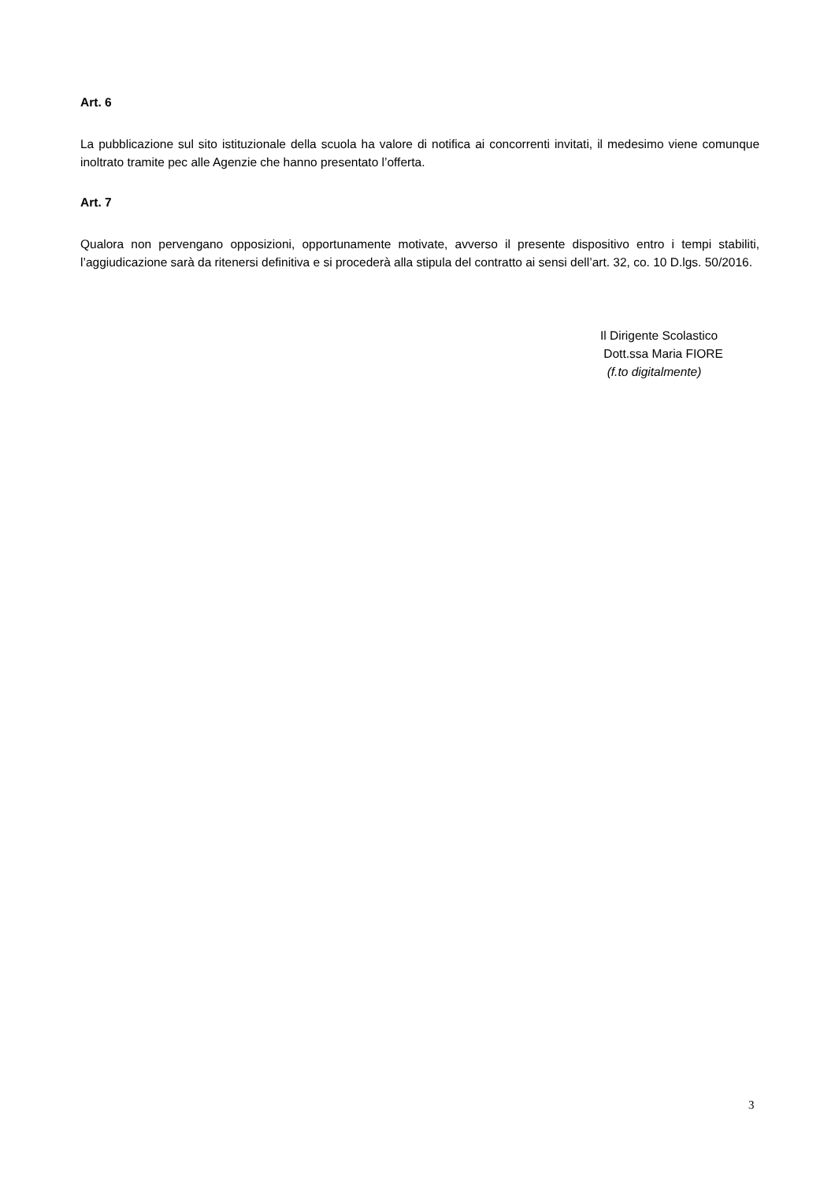Art. 6
La pubblicazione sul sito istituzionale della scuola ha valore di notifica ai concorrenti invitati, il medesimo viene comunque inoltrato tramite pec alle Agenzie che hanno presentato l’offerta.
Art. 7
Qualora non pervengano opposizioni, opportunamente motivate, avverso il presente dispositivo entro i tempi stabiliti, l’aggiudicazione sarà da ritenersi definitiva e si procederà alla stipula del contratto ai sensi dell’art. 32, co. 10 D.lgs. 50/2016.
Il Dirigente Scolastico
Dott.ssa Maria FIORE
(f.to digitalmente)
3